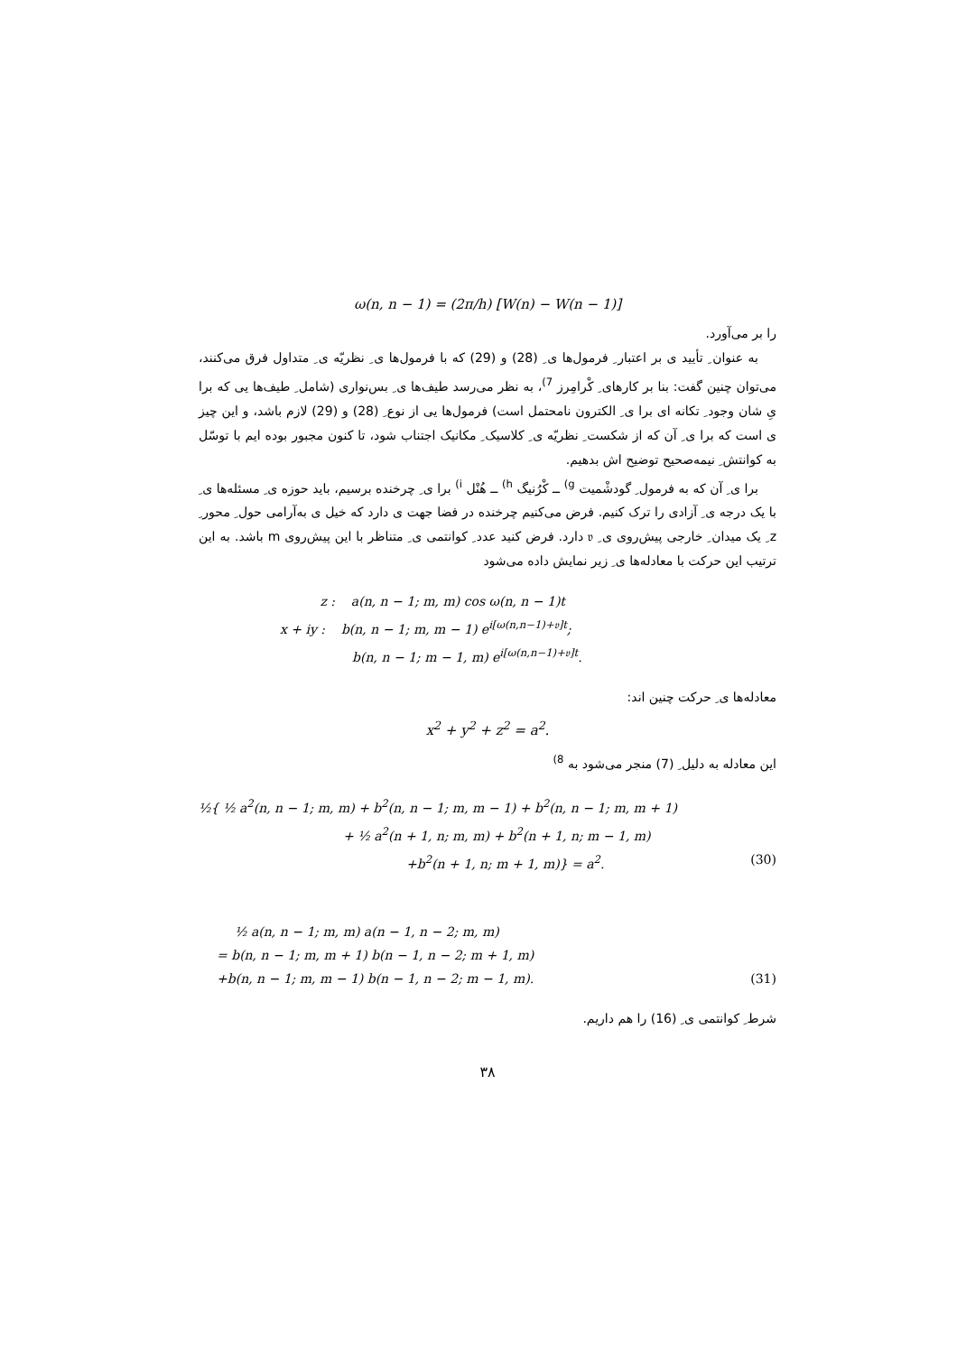ω(n, n − 1) = (2π/h) [W(n) − W(n − 1)]
را بر می‌آورد.
به عنوان ِ تأیید ی بر اعتبار ِ فرمول‌ها ی ِ (28) و (29) که با فرمول‌ها ی ِ نظریّه ی ِ متداول فرق می‌کنند، می‌توان چنین گفت: بنا بر کارهای ِ کْرامِرز <sup>7)</sup>، به نظر می‌رسد طیف‌ها ی ِ بس‌نواری (شامل ِ طیف‌ها یی که برا یِ شان وجود ِ تکانه ای برا ی ِ الکترون نامحتمل است) فرمول‌ها یی از نوع ِ (28) و (29) لازم باشد، و این چیز ی است که برا ی ِ آن که از شکست ِ نظریّه ی ِ کلاسیک ِ مکانیک اجتناب شود، تا کنون مجبور بوده ایم با توسّل به کوانتش ِ نیمه‌صحیح توضیح اش بدهیم.
برا ی ِ آن که به فرمول ِ گودشْمیت <sup>g)</sup> ــ کْرُنیگ <sup>h)</sup> ــ هُنْل <sup>i)</sup> برا ی ِ چرخنده برسیم، باید حوزه ی ِ مسئله‌ها ی ِ با یک درجه ی ِ آزادی را ترک کنیم. فرض می‌کنیم چرخنده در فضا جهت ی دارد که خیل ی به‌آرامی حول ِ محور ِ z ِ یک میدان ِ خارجی پیش‌روی ی ِ 𝔳 دارد. فرض کنید عدد ِ کوانتمی ی ِ متناظر با این پیش‌روی m باشد. به این ترتیب این حرکت با معادله‌ها ی ِ زیر نمایش داده می‌شود
z : a(n, n − 1; m, m) cos ω(n, n − 1)t
x + iy : b(n, n − 1; m, m − 1) e<sup>i[ω(n,n−1)+𝔳]t</sup>;
b(n, n − 1; m − 1, m) e<sup>i[ω(n,n−1)+𝔳]t</sup>.
معادله‌ها ی ِ حرکت چنین اند:
x<sup>2</sup> + y<sup>2</sup> + z<sup>2</sup> = a<sup>2</sup>.
این معادله به دلیل ِ (7) منجر می‌شود به <sup>8)</sup>
½{ ½ a<sup>2</sup>(n, n − 1; m, m) + b<sup>2</sup>(n, n − 1; m, m − 1) + b<sup>2</sup>(n, n − 1; m, m + 1)
+ ½ a<sup>2</sup>(n + 1, n; m, m) + b<sup>2</sup>(n + 1, n; m − 1, m)
+b<sup>2</sup>(n + 1, n; m + 1, m)} = a<sup>2</sup>. (30)
½ a(n, n − 1; m, m) a(n − 1, n − 2; m, m)
= b(n, n − 1; m, m + 1) b(n − 1, n − 2; m + 1, m)
+b(n, n − 1; m, m − 1) b(n − 1, n − 2; m − 1, m). (31)
شرط ِ کوانتمی ی ِ (16) را هم داریم.
۳۸